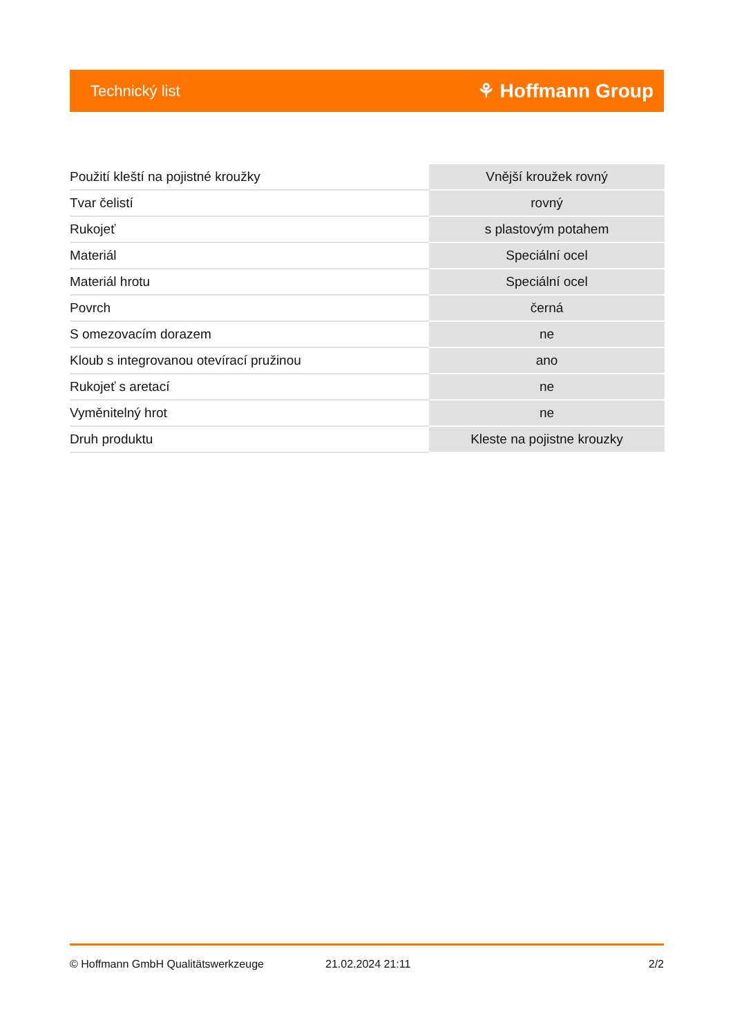Technický list ⚘ Hoffmann Group
| Použití kleští na pojistné kroužky | Vnější kroužek rovný |
| Tvar čelistí | rovný |
| Rukojeť | s plastovým potahem |
| Materiál | Speciální ocel |
| Materiál hrotu | Speciální ocel |
| Povrch | černá |
| S omezovacím dorazem | ne |
| Kloub s integrovanou otevírací pružinou | ano |
| Rukojeť s aretací | ne |
| Vyměnitelný hrot | ne |
| Druh produktu | Kleste na pojistne krouzky |
© Hoffmann GmbH Qualitätswerkzeuge 21.02.2024 21:11 2/2